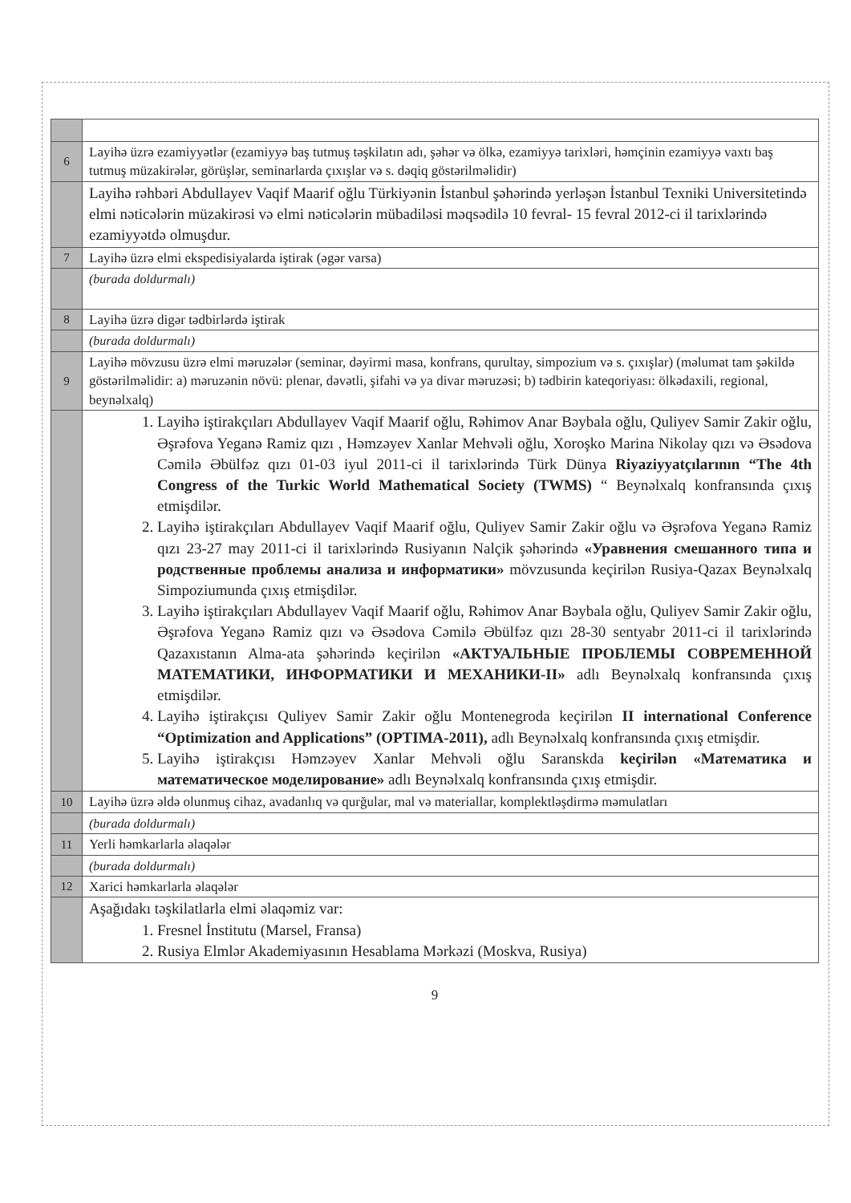| 6 | Layihə üzrə ezamiyyətlər (ezamiyyə baş tutmuş təşkilatın adı, şəhər və ölkə, ezamiyyə tarixləri, həmçinin ezamiyyə vaxtı baş tutmuş müzakirələr, görüşlər, seminarlarda çıxışlar və s. dəqiq göstərilməlidir) |
| | Layihə rəhbəri Abdullayev Vaqif Maarif oğlu Türkiyənin İstanbul şəhərində yerləşən İstanbul Texniki Universitetində elmi nəticələrin müzakirəsi və elmi nəticələrin mübadiləsi məqsədilə 10 fevral- 15 fevral 2012-ci il tarixlərində ezamiyyətdə olmuşdur. |
| 7 | Layihə üzrə elmi ekspedisiyalarda iştirak (əgər varsa) |
| | (burada doldurmalı) |
| 8 | Layihə üzrə digər tədbirlərdə iştirak |
| | (burada doldurmalı) |
| 9 | Layihə mövzusu üzrə elmi məruzələr (seminar, dəyirmi masa, konfrans, qurultay, simpozium və s. çıxışlar) (məlumat tam şəkildə göstərilməlidir: a) məruzənin növü: plenar, dəvətli, şifahi və ya divar məruzəsi; b) tədbirin kateqoriyası: ölkədaxili, regional, beynəlxalq) |
| | 1. Layihə iştirakçıları Abdullayev Vaqif Maarif oğlu, Rəhimov Anar Bəybala oğlu, Quliyev Samir Zakir oğlu, Əşrəfova Yeganə Ramiz qızı , Həmzəyev Xanlar Mehvəli oğlu, Xoroşko Marina Nikolay qızı və Əsədova Cəmilə Əbülfəz qızı 01-03 iyul 2011-ci il tarixlərində Türk Dünya Riyaziyyatçılarının “The 4th Congress of the Turkic World Mathematical Society (TWMS) “ Beynəlxalq konfransında çıxış etmişdilər. 2. Layihə iştirakçıları Abdullayev Vaqif Maarif oğlu, Quliyev Samir Zakir oğlu və Əşrəfova Yeganə Ramiz qızı 23-27 may 2011-ci il tarixlərində Rusiyanın Nalçik şəhərində «Уравнения смешанного типа и родственные проблемы анализа и информатики» mövzusunda keçirilən Rusiya-Qazax Beynəlxalq Simpoziumunda çıxış etmişdilər. 3. Layihə iştirakçıları Abdullayev Vaqif Maarif oğlu, Rəhimov Anar Bəybala oğlu, Quliyev Samir Zakir oğlu, Əşrəfova Yeganə Ramiz qızı və Əsədova Cəmilə Əbülfəz qızı 28-30 sentyabr 2011-ci il tarixlərində Qazaxıstanın Alma-ata şəhərində keçirilən «АКТУАЛЬНЫЕ ПРОБЛЕМЫ СОВРЕМЕННОЙ МАТЕМАТИКИ, ИНФОРМАТИКИ И МЕХАНИКИ-II» adlı Beynəlxalq konfransında çıxış etmişdilər. 4. Layihə iştirakçısı Quliyev Samir Zakir oğlu Montenegroda keçirilən II international Conference “Optimization and Applications” (OPTIMA-2011), adlı Beynəlxalq konfransında çıxış etmişdir. 5. Layihə iştirakçısı Həmzəyev Xanlar Mehvəli oğlu Saranskda keçirilən «Математика и математическое моделирование» adlı Beynəlxalq konfransında çıxış etmişdir. |
| 10 | Layihə üzrə əldə olunmuş cihaz, avadanlıq və qurğular, mal və materiallar, komplektləşdirmə məmulatları |
| | (burada doldurmalı) |
| 11 | Yerli həmkarlarla əlaqələr |
| | (burada doldurmalı) |
| 12 | Xarici həmkarlarla əlaqələr |
| | Aşağıdakı təşkilatlarla elmi əlaqəmiz var: 1. Fresnel İnstitutu (Marsel, Fransa) 2. Rusiya Elmlər Akademiyasının Hesablama Mərkəzi (Moskva, Rusiya) |
9